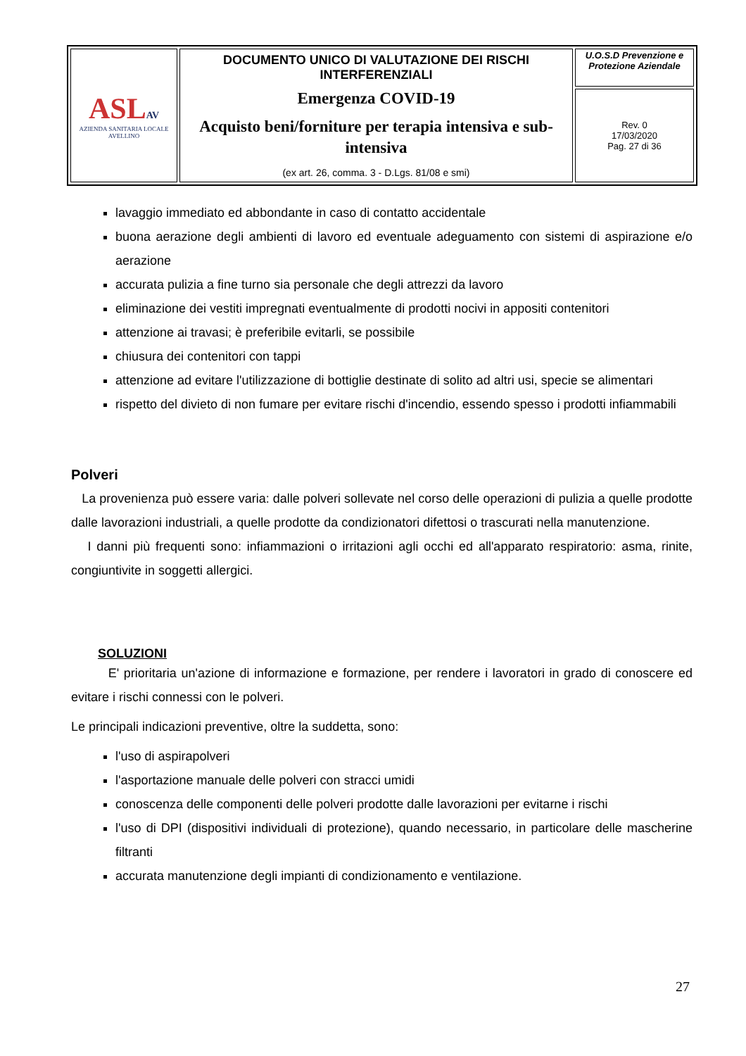| ASL AV AZIENDA SANITARIA LOCALE AVELLINO | DOCUMENTO UNICO DI VALUTAZIONE DEI RISCHI INTERFERENZIALI Emergenza COVID-19 Acquisto beni/forniture per terapia intensiva e sub-intensiva (ex art. 26, comma. 3 - D.Lgs. 81/08 e smi) | U.O.S.D Prevenzione e Protezione Aziendale |
| | | Rev. 0 17/03/2020 Pag. 27 di 36 |
lavaggio immediato ed abbondante in caso di contatto accidentale
buona aerazione degli ambienti di lavoro ed eventuale adeguamento con sistemi di aspirazione e/o aerazione
accurata pulizia a fine turno sia personale che degli attrezzi da lavoro
eliminazione dei vestiti impregnati eventualmente di prodotti nocivi in appositi contenitori
attenzione ai travasi; è preferibile evitarli, se possibile
chiusura dei contenitori con tappi
attenzione ad evitare l'utilizzazione di bottiglie destinate di solito ad altri usi, specie se alimentari
rispetto del divieto di non fumare per evitare rischi d'incendio, essendo spesso i prodotti infiammabili
Polveri
La provenienza può essere varia: dalle polveri sollevate nel corso delle operazioni di pulizia a quelle prodotte dalle lavorazioni industriali, a quelle prodotte da condizionatori difettosi o trascurati nella manutenzione.
I danni più frequenti sono: infiammazioni o irritazioni agli occhi ed all'apparato respiratorio: asma, rinite, congiuntivite in soggetti allergici.
SOLUZIONI
E' prioritaria un'azione di informazione e formazione, per rendere i lavoratori in grado di conoscere ed evitare i rischi connessi con le polveri.
Le principali indicazioni preventive, oltre la suddetta, sono:
l'uso di aspirapolveri
l'asportazione manuale delle polveri con stracci umidi
conoscenza delle componenti delle polveri prodotte dalle lavorazioni per evitarne i rischi
l'uso di DPI (dispositivi individuali di protezione), quando necessario, in particolare delle mascherine filtranti
accurata manutenzione degli impianti di condizionamento e ventilazione.
27